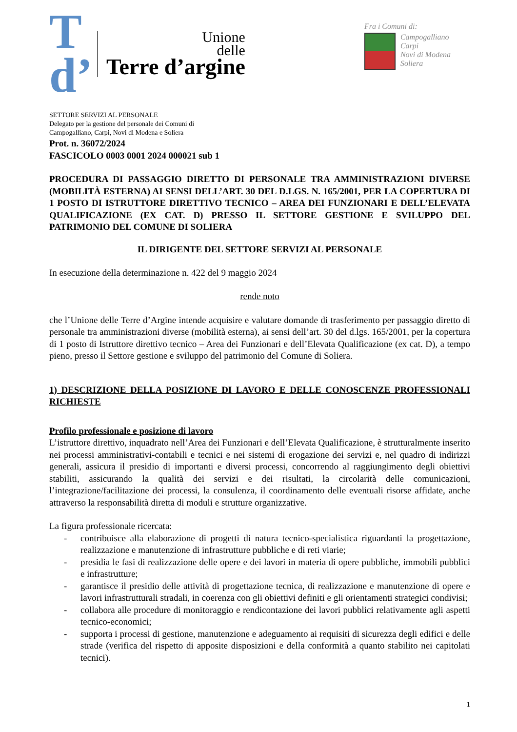T d’
Unione
delle
Terre d’argine
Fra i Comuni di:
Campogalliano
Carpi
Novi di Modena
Soliera
SETTORE SERVIZI AL PERSONALE
Delegato per la gestione del personale dei Comuni di
Campogalliano, Carpi, Novi di Modena e Soliera
Prot. n. 36072/2024
FASCICOLO 0003 0001 2024 000021 sub 1
PROCEDURA DI PASSAGGIO DIRETTO DI PERSONALE TRA AMMINISTRAZIONI DIVERSE (MOBILITÀ ESTERNA) AI SENSI DELL’ART. 30 DEL D.LGS. N. 165/2001, PER LA COPERTURA DI 1 POSTO DI ISTRUTTORE DIRETTIVO TECNICO – AREA DEI FUNZIONARI E DELL’ELEVATA QUALIFICAZIONE (EX CAT. D) PRESSO IL SETTORE GESTIONE E SVILUPPO DEL PATRIMONIO DEL COMUNE DI SOLIERA
IL DIRIGENTE DEL SETTORE SERVIZI AL PERSONALE
In esecuzione della determinazione n. 422 del 9 maggio 2024
rende noto
che l’Unione delle Terre d’Argine intende acquisire e valutare domande di trasferimento per passaggio diretto di personale tra amministrazioni diverse (mobilità esterna), ai sensi dell’art. 30 del d.lgs. 165/2001, per la copertura di 1 posto di Istruttore direttivo tecnico – Area dei Funzionari e dell’Elevata Qualificazione (ex cat. D), a tempo pieno, presso il Settore gestione e sviluppo del patrimonio del Comune di Soliera.
1) DESCRIZIONE DELLA POSIZIONE DI LAVORO E DELLE CONOSCENZE PROFESSIONALI RICHIESTE
Profilo professionale e posizione di lavoro
L’istruttore direttivo, inquadrato nell’Area dei Funzionari e dell’Elevata Qualificazione, è strutturalmente inserito nei processi amministrativi-contabili e tecnici e nei sistemi di erogazione dei servizi e, nel quadro di indirizzi generali, assicura il presidio di importanti e diversi processi, concorrendo al raggiungimento degli obiettivi stabiliti, assicurando la qualità dei servizi e dei risultati, la circolarità delle comunicazioni, l’integrazione/facilitazione dei processi, la consulenza, il coordinamento delle eventuali risorse affidate, anche attraverso la responsabilità diretta di moduli e strutture organizzative.
La figura professionale ricercata:
- contribuisce alla elaborazione di progetti di natura tecnico-specialistica riguardanti la progettazione, realizzazione e manutenzione di infrastrutture pubbliche e di reti viarie;
- presidia le fasi di realizzazione delle opere e dei lavori in materia di opere pubbliche, immobili pubblici e infrastrutture;
- garantisce il presidio delle attività di progettazione tecnica, di realizzazione e manutenzione di opere e lavori infrastrutturali stradali, in coerenza con gli obiettivi definiti e gli orientamenti strategici condivisi;
- collabora alle procedure di monitoraggio e rendicontazione dei lavori pubblici relativamente agli aspetti tecnico-economici;
- supporta i processi di gestione, manutenzione e adeguamento ai requisiti di sicurezza degli edifici e delle strade (verifica del rispetto di apposite disposizioni e della conformità a quanto stabilito nei capitolati tecnici).
1